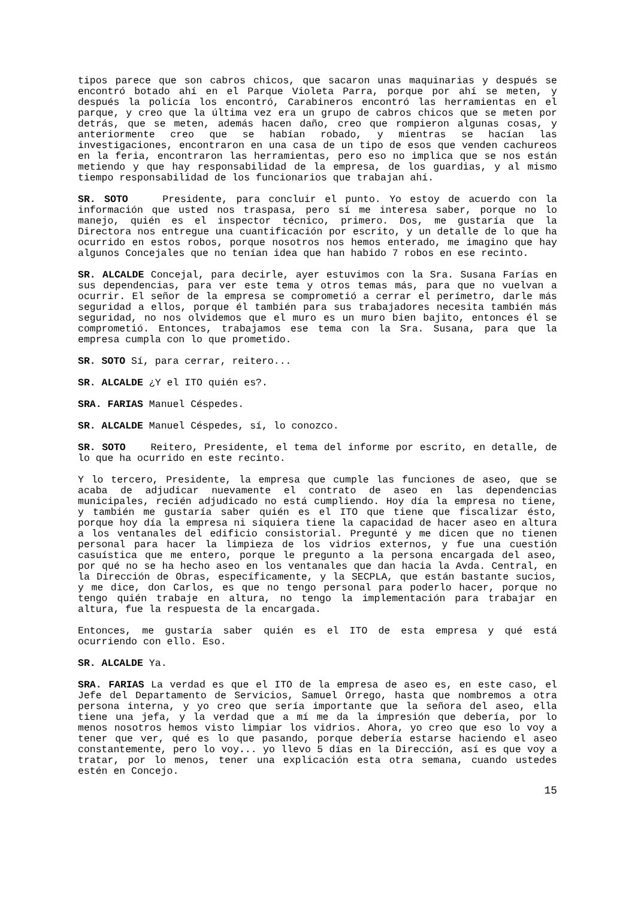tipos parece que son cabros chicos, que sacaron unas maquinarias y después se encontró botado ahí en el Parque Violeta Parra, porque por ahí se meten, y después la policía los encontró, Carabineros encontró las herramientas en el parque, y creo que la última vez era un grupo de cabros chicos que se meten por detrás, que se meten, además hacen daño, creo que rompieron algunas cosas, y anteriormente creo que se habían robado, y mientras se hacían las investigaciones, encontraron en una casa de un tipo de esos que venden cachureos en la feria, encontraron las herramientas, pero eso no implica que se nos están metiendo y que hay responsabilidad de la empresa, de los guardias, y al mismo tiempo responsabilidad de los funcionarios que trabajan ahí.
SR. SOTO Presidente, para concluir el punto. Yo estoy de acuerdo con la información que usted nos traspasa, pero sí me interesa saber, porque no lo manejo, quién es el inspector técnico, primero. Dos, me gustaría que la Directora nos entregue una cuantificación por escrito, y un detalle de lo que ha ocurrido en estos robos, porque nosotros nos hemos enterado, me imagino que hay algunos Concejales que no tenían idea que han habido 7 robos en ese recinto.
SR. ALCALDE Concejal, para decirle, ayer estuvimos con la Sra. Susana Farías en sus dependencias, para ver este tema y otros temas más, para que no vuelvan a ocurrir. El señor de la empresa se comprometió a cerrar el perímetro, darle más seguridad a ellos, porque él también para sus trabajadores necesita también más seguridad, no nos olvidemos que el muro es un muro bien bajito, entonces él se comprometió. Entonces, trabajamos ese tema con la Sra. Susana, para que la empresa cumpla con lo que prometido.
SR. SOTO Sí, para cerrar, reitero...
SR. ALCALDE ¿Y el ITO quién es?.
SRA. FARIAS Manuel Céspedes.
SR. ALCALDE Manuel Céspedes, sí, lo conozco.
SR. SOTO Reitero, Presidente, el tema del informe por escrito, en detalle, de lo que ha ocurrido en este recinto.
Y lo tercero, Presidente, la empresa que cumple las funciones de aseo, que se acaba de adjudicar nuevamente el contrato de aseo en las dependencias municipales, recién adjudicado no está cumpliendo. Hoy día la empresa no tiene, y también me gustaría saber quién es el ITO que tiene que fiscalizar ésto, porque hoy día la empresa ni siquiera tiene la capacidad de hacer aseo en altura a los ventanales del edificio consistorial. Pregunté y me dicen que no tienen personal para hacer la limpieza de los vidrios externos, y fue una cuestión casuística que me entero, porque le pregunto a la persona encargada del aseo, por qué no se ha hecho aseo en los ventanales que dan hacia la Avda. Central, en la Dirección de Obras, específicamente, y la SECPLA, que están bastante sucios, y me dice, don Carlos, es que no tengo personal para poderlo hacer, porque no tengo quién trabaje en altura, no tengo la implementación para trabajar en altura, fue la respuesta de la encargada.
Entonces, me gustaría saber quién es el ITO de esta empresa y qué está ocurriendo con ello. Eso.
SR. ALCALDE Ya.
SRA. FARIAS La verdad es que el ITO de la empresa de aseo es, en este caso, el Jefe del Departamento de Servicios, Samuel Orrego, hasta que nombremos a otra persona interna, y yo creo que sería importante que la señora del aseo, ella tiene una jefa, y la verdad que a mí me da la impresión que debería, por lo menos nosotros hemos visto limpiar los vidrios. Ahora, yo creo que eso lo voy a tener que ver, qué es lo que pasando, porque debería estarse haciendo el aseo constantemente, pero lo voy... yo llevo 5 días en la Dirección, así es que voy a tratar, por lo menos, tener una explicación esta otra semana, cuando ustedes estén en Concejo.
15